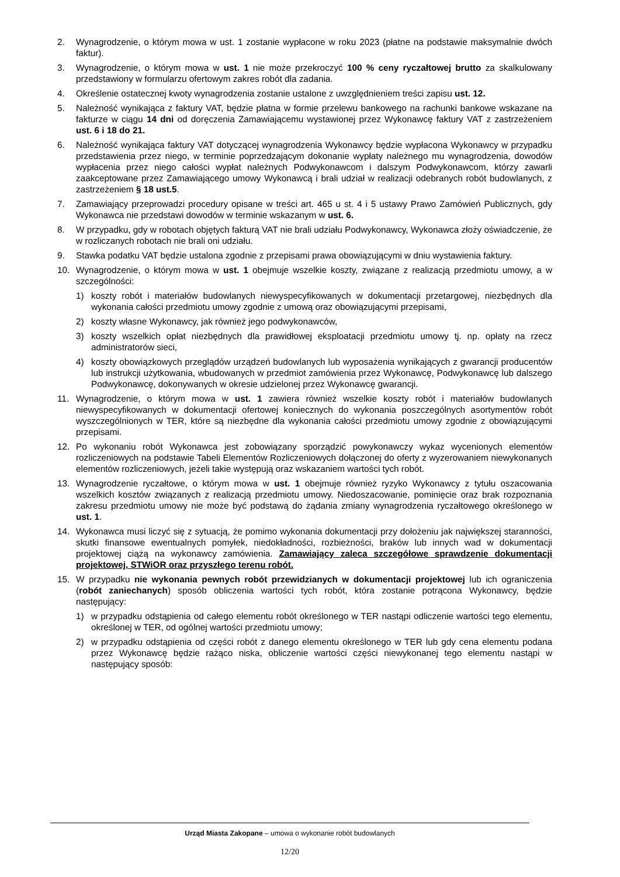2. Wynagrodzenie, o którym mowa w ust. 1 zostanie wypłacone w roku 2023 (płatne na podstawie maksymalnie dwóch faktur).
3. Wynagrodzenie, o którym mowa w ust. 1 nie może przekroczyć 100 % ceny ryczałtowej brutto za skalkulowany przedstawiony w formularzu ofertowym zakres robót dla zadania.
4. Określenie ostatecznej kwoty wynagrodzenia zostanie ustalone z uwzględnieniem treści zapisu ust. 12.
5. Należność wynikająca z faktury VAT, będzie płatna w formie przelewu bankowego na rachunki bankowe wskazane na fakturze w ciągu 14 dni od doręczenia Zamawiającemu wystawionej przez Wykonawcę faktury VAT z zastrzeżeniem ust. 6 i 18 do 21.
6. Należność wynikająca faktury VAT dotyczącej wynagrodzenia Wykonawcy będzie wypłacona Wykonawcy w przypadku przedstawienia przez niego, w terminie poprzedzającym dokonanie wypłaty należnego mu wynagrodzenia, dowodów wypłacenia przez niego całości wypłat należnych Podwykonawcom i dalszym Podwykonawcom, którzy zawarli zaakceptowane przez Zamawiającego umowy Wykonawcą i brali udział w realizacji odebranych robót budowlanych, z zastrzeżeniem § 18 ust.5.
7. Zamawiający przeprowadzi procedury opisane w treści art. 465 u st. 4 i 5 ustawy Prawo Zamówień Publicznych, gdy Wykonawca nie przedstawi dowodów w terminie wskazanym w ust. 6.
8. W przypadku, gdy w robotach objętych fakturą VAT nie brali udziału Podwykonawcy, Wykonawca złoży oświadczenie, że w rozliczanych robotach nie brali oni udziału.
9. Stawka podatku VAT będzie ustalona zgodnie z przepisami prawa obowiązującymi w dniu wystawienia faktury.
10. Wynagrodzenie, o którym mowa w ust. 1 obejmuje wszelkie koszty, związane z realizacją przedmiotu umowy, a w szczególności:
1) koszty robót i materiałów budowlanych niewyspecyfikowanych w dokumentacji przetargowej, niezbędnych dla wykonania całości przedmiotu umowy zgodnie z umową oraz obowiązującymi przepisami,
2) koszty własne Wykonawcy, jak również jego podwykonawców,
3) koszty wszelkich opłat niezbędnych dla prawidłowej eksploatacji przedmiotu umowy tj. np. opłaty na rzecz administratorów sieci,
4) koszty obowiązkowych przeglądów urządzeń budowlanych lub wyposażenia wynikających z gwarancji producentów lub instrukcji użytkowania, wbudowanych w przedmiot zamówienia przez Wykonawcę, Podwykonawcę lub dalszego Podwykonawcę, dokonywanych w okresie udzielonej przez Wykonawcę gwarancji.
11. Wynagrodzenie, o którym mowa w ust. 1 zawiera również wszelkie koszty robót i materiałów budowlanych niewyspecyfikowanych w dokumentacji ofertowej koniecznych do wykonania poszczególnych asortymentów robót wyszczególnionych w TER, które są niezbędne dla wykonania całości przedmiotu umowy zgodnie z obowiązującymi przepisami.
12. Po wykonaniu robót Wykonawca jest zobowiązany sporządzić powykonawczy wykaz wycenionych elementów rozliczeniowych na podstawie Tabeli Elementów Rozliczeniowych dołączonej do oferty z wyzerowaniem niewykonanych elementów rozliczeniowych, jeżeli takie występują oraz wskazaniem wartości tych robót.
13. Wynagrodzenie ryczałtowe, o którym mowa w ust. 1 obejmuje również ryzyko Wykonawcy z tytułu oszacowania wszelkich kosztów związanych z realizacją przedmiotu umowy. Niedoszacowanie, pominięcie oraz brak rozpoznania zakresu przedmiotu umowy nie może być podstawą do żądania zmiany wynagrodzenia ryczałtowego określonego w ust. 1.
14. Wykonawca musi liczyć się z sytuacją, że pomimo wykonania dokumentacji przy dołożeniu jak największej staranności, skutki finansowe ewentualnych pomyłek, niedokładności, rozbieżności, braków lub innych wad w dokumentacji projektowej ciążą na wykonawcy zamówienia. Zamawiający zaleca szczegółowe sprawdzenie dokumentacji projektowej, STWiOR oraz przyszłego terenu robót.
15. W przypadku nie wykonania pewnych robót przewidzianych w dokumentacji projektowej lub ich ograniczenia (robót zaniechanych) sposób obliczenia wartości tych robót, która zostanie potrącona Wykonawcy, będzie następujący:
1) w przypadku odstąpienia od całego elementu robót określonego w TER nastąpi odliczenie wartości tego elementu, określonej w TER, od ogólnej wartości przedmiotu umowy;
2) w przypadku odstąpienia od części robót z danego elementu określonego w TER lub gdy cena elementu podana przez Wykonawcę będzie rażąco niska, obliczenie wartości części niewykonanej tego elementu nastąpi w następujący sposób:
Urząd Miasta Zakopane – umowa o wykonanie robót budowlanych
12/20